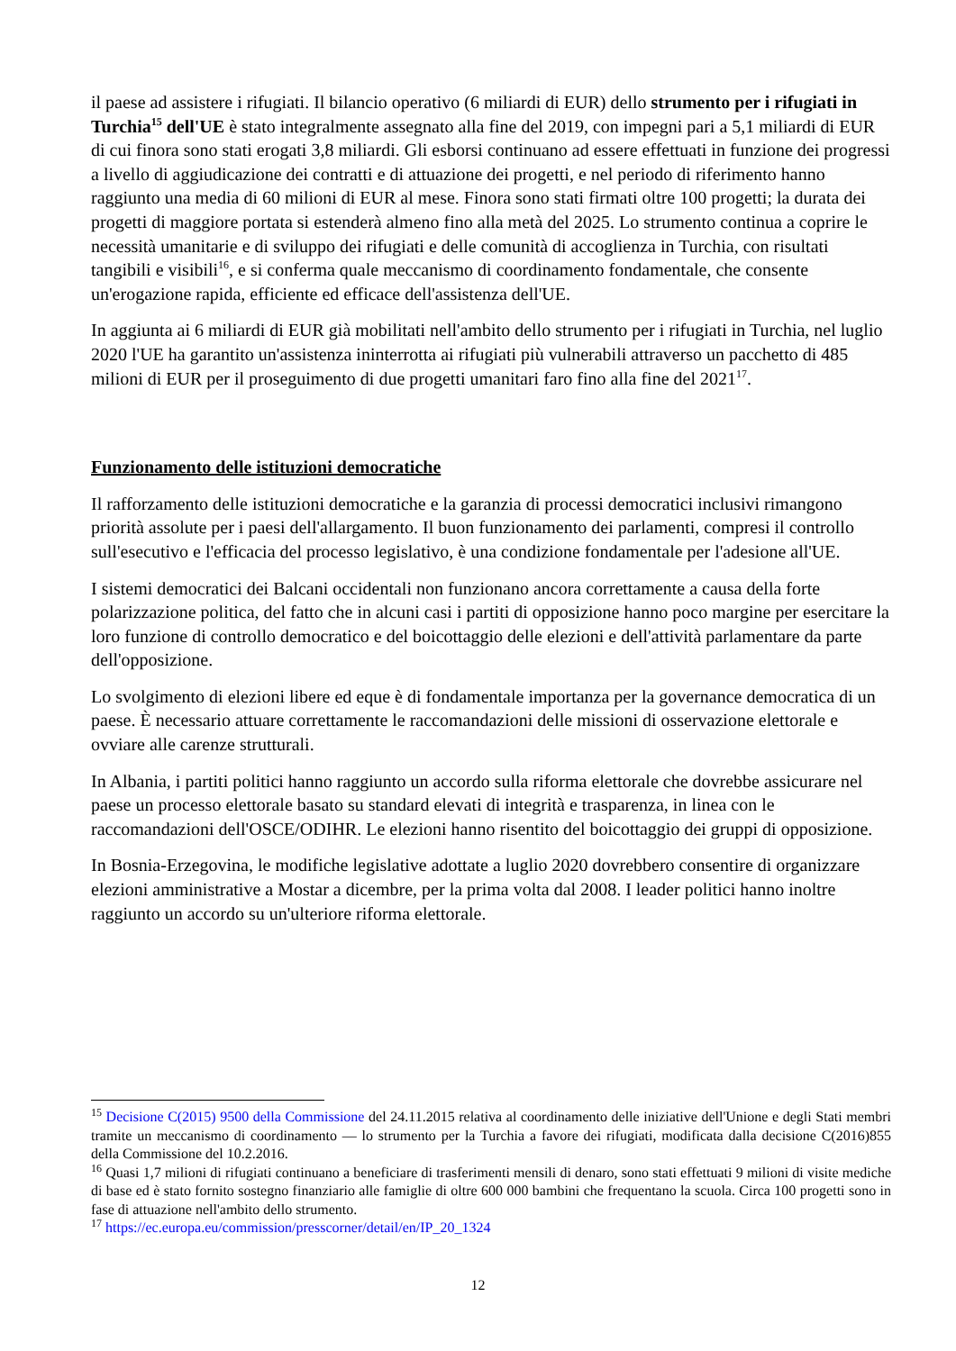il paese ad assistere i rifugiati. Il bilancio operativo (6 miliardi di EUR) dello strumento per i rifugiati in Turchia<sup>15</sup> dell'UE è stato integralmente assegnato alla fine del 2019, con impegni pari a 5,1 miliardi di EUR di cui finora sono stati erogati 3,8 miliardi. Gli esborsi continuano ad essere effettuati in funzione dei progressi a livello di aggiudicazione dei contratti e di attuazione dei progetti, e nel periodo di riferimento hanno raggiunto una media di 60 milioni di EUR al mese. Finora sono stati firmati oltre 100 progetti; la durata dei progetti di maggiore portata si estenderà almeno fino alla metà del 2025. Lo strumento continua a coprire le necessità umanitarie e di sviluppo dei rifugiati e delle comunità di accoglienza in Turchia, con risultati tangibili e visibili<sup>16</sup>, e si conferma quale meccanismo di coordinamento fondamentale, che consente un'erogazione rapida, efficiente ed efficace dell'assistenza dell'UE.
In aggiunta ai 6 miliardi di EUR già mobilitati nell'ambito dello strumento per i rifugiati in Turchia, nel luglio 2020 l'UE ha garantito un'assistenza ininterrotta ai rifugiati più vulnerabili attraverso un pacchetto di 485 milioni di EUR per il proseguimento di due progetti umanitari faro fino alla fine del 2021<sup>17</sup>.
Funzionamento delle istituzioni democratiche
Il rafforzamento delle istituzioni democratiche e la garanzia di processi democratici inclusivi rimangono priorità assolute per i paesi dell'allargamento. Il buon funzionamento dei parlamenti, compresi il controllo sull'esecutivo e l'efficacia del processo legislativo, è una condizione fondamentale per l'adesione all'UE.
I sistemi democratici dei Balcani occidentali non funzionano ancora correttamente a causa della forte polarizzazione politica, del fatto che in alcuni casi i partiti di opposizione hanno poco margine per esercitare la loro funzione di controllo democratico e del boicottaggio delle elezioni e dell'attività parlamentare da parte dell'opposizione.
Lo svolgimento di elezioni libere ed eque è di fondamentale importanza per la governance democratica di un paese. È necessario attuare correttamente le raccomandazioni delle missioni di osservazione elettorale e ovviare alle carenze strutturali.
In Albania, i partiti politici hanno raggiunto un accordo sulla riforma elettorale che dovrebbe assicurare nel paese un processo elettorale basato su standard elevati di integrità e trasparenza, in linea con le raccomandazioni dell'OSCE/ODIHR. Le elezioni hanno risentito del boicottaggio dei gruppi di opposizione.
In Bosnia-Erzegovina, le modifiche legislative adottate a luglio 2020 dovrebbero consentire di organizzare elezioni amministrative a Mostar a dicembre, per la prima volta dal 2008. I leader politici hanno inoltre raggiunto un accordo su un'ulteriore riforma elettorale.
<sup>15</sup> Decisione C(2015) 9500 della Commissione del 24.11.2015 relativa al coordinamento delle iniziative dell'Unione e degli Stati membri tramite un meccanismo di coordinamento — lo strumento per la Turchia a favore dei rifugiati, modificata dalla decisione C(2016)855 della Commissione del 10.2.2016.
<sup>16</sup> Quasi 1,7 milioni di rifugiati continuano a beneficiare di trasferimenti mensili di denaro, sono stati effettuati 9 milioni di visite mediche di base ed è stato fornito sostegno finanziario alle famiglie di oltre 600 000 bambini che frequentano la scuola. Circa 100 progetti sono in fase di attuazione nell'ambito dello strumento.
<sup>17</sup> https://ec.europa.eu/commission/presscorner/detail/en/IP_20_1324
12